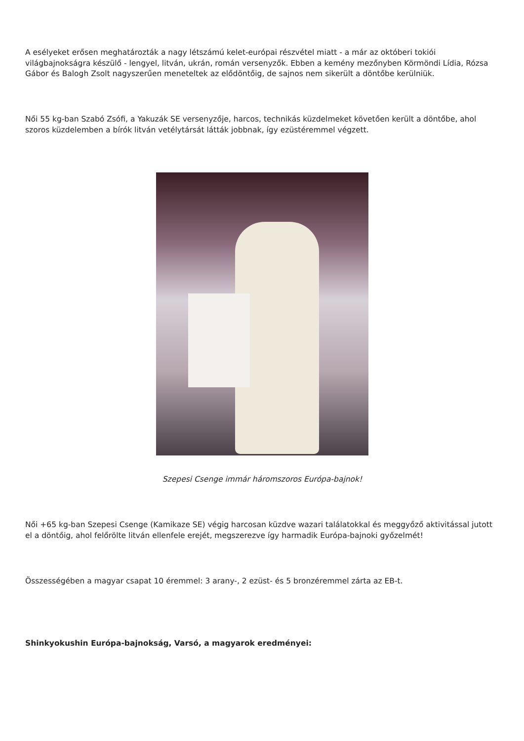A esélyeket erősen meghatározták a nagy létszámú kelet-európai részvétel miatt - a már az októberi tokiói világbajnokságra készülő - lengyel, litván, ukrán, román versenyzők. Ebben a kemény mezőnyben Körmöndi Lídia, Rózsa Gábor és Balogh Zsolt nagyszerűen meneteltek az elődöntőig, de sajnos nem sikerült a döntőbe kerülniük.
Női 55 kg-ban Szabó Zsófi, a Yakuzák SE versenyzője, harcos, technikás küzdelmeket követően került a döntőbe, ahol szoros küzdelemben a bírók litván vetélytársát látták jobbnak, így ezüstéremmel végzett.
Szepesi Csenge immár háromszoros Európa-bajnok!
Női +65 kg-ban Szepesi Csenge (Kamikaze SE) végig harcosan küzdve wazari találatokkal és meggyőző aktivitással jutott el a döntőig, ahol felőrölte litván ellenfele erejét, megszerezve így harmadik Európa-bajnoki győzelmét!
Összességében a magyar csapat 10 éremmel: 3 arany-, 2 ezüst- és 5 bronzéremmel zárta az EB-t.
Shinkyokushin Európa-bajnokság, Varsó, a magyarok eredményei: